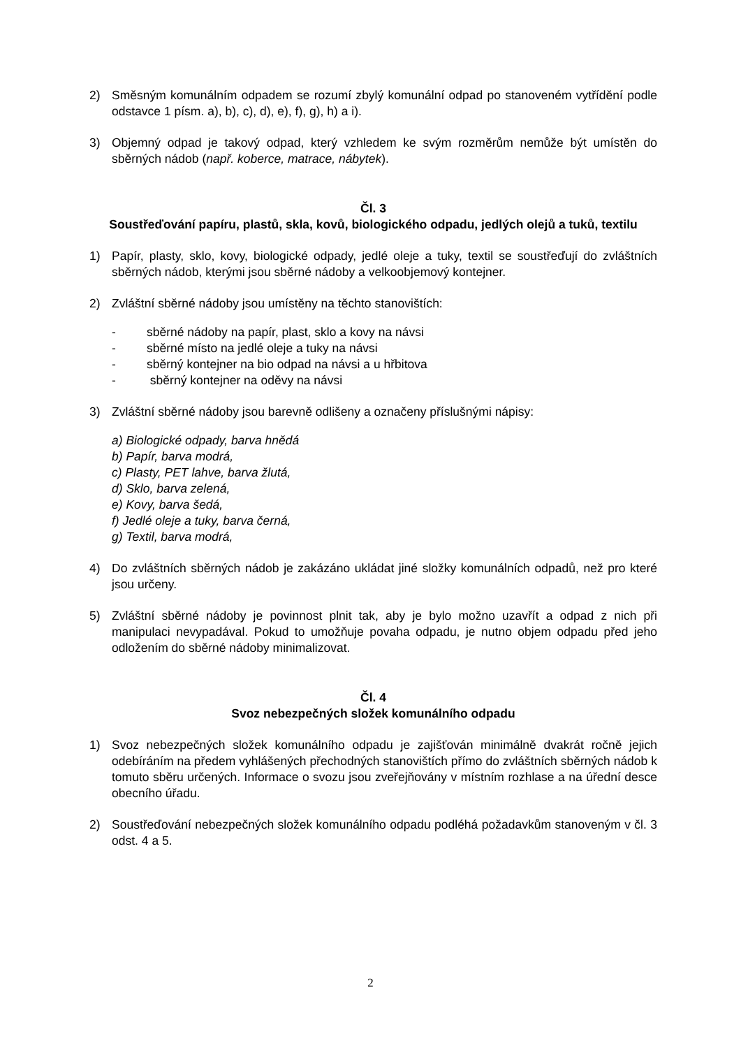2) Směsným komunálním odpadem se rozumí zbylý komunální odpad po stanoveném vytřídění podle odstavce 1 písm. a), b), c), d), e), f), g), h) a i).
3) Objemný odpad je takový odpad, který vzhledem ke svým rozměrům nemůže být umístěn do sběrných nádob (např. koberce, matrace, nábytek).
Čl. 3
Soustřeďování papíru, plastů, skla, kovů, biologického odpadu, jedlých olejů a tuků, textilu
1) Papír, plasty, sklo, kovy, biologické odpady, jedlé oleje a tuky, textil se soustřeďují do zvláštních sběrných nádob, kterými jsou sběrné nádoby a velkoobjemový kontejner.
2) Zvláštní sběrné nádoby jsou umístěny na těchto stanovištích:
- sběrné nádoby na papír, plast, sklo a kovy na návsi
- sběrné místo na jedlé oleje a tuky na návsi
- sběrný kontejner na bio odpad na návsi a u hřbitova
- sběrný kontejner na oděvy na návsi
3) Zvláštní sběrné nádoby jsou barevně odlišeny a označeny příslušnými nápisy:
a) Biologické odpady, barva hnědá
b) Papír, barva modrá,
c) Plasty, PET lahve, barva žlutá,
d) Sklo, barva zelená,
e) Kovy, barva šedá,
f) Jedlé oleje a tuky, barva černá,
g) Textil, barva modrá,
4) Do zvláštních sběrných nádob je zakázáno ukládat jiné složky komunálních odpadů, než pro které jsou určeny.
5) Zvláštní sběrné nádoby je povinnost plnit tak, aby je bylo možno uzavřít a odpad z nich při manipulaci nevypadával. Pokud to umožňuje povaha odpadu, je nutno objem odpadu před jeho odložením do sběrné nádoby minimalizovat.
Čl. 4
Svoz nebezpečných složek komunálního odpadu
1) Svoz nebezpečných složek komunálního odpadu je zajišťován minimálně dvakrát ročně jejich odebíráním na předem vyhlášených přechodných stanovištích přímo do zvláštních sběrných nádob k tomuto sběru určených. Informace o svozu jsou zveřejňovány v místním rozhlase a na úřední desce obecního úřadu.
2) Soustřeďování nebezpečných složek komunálního odpadu podléhá požadavkům stanoveným v čl. 3 odst. 4 a 5.
2